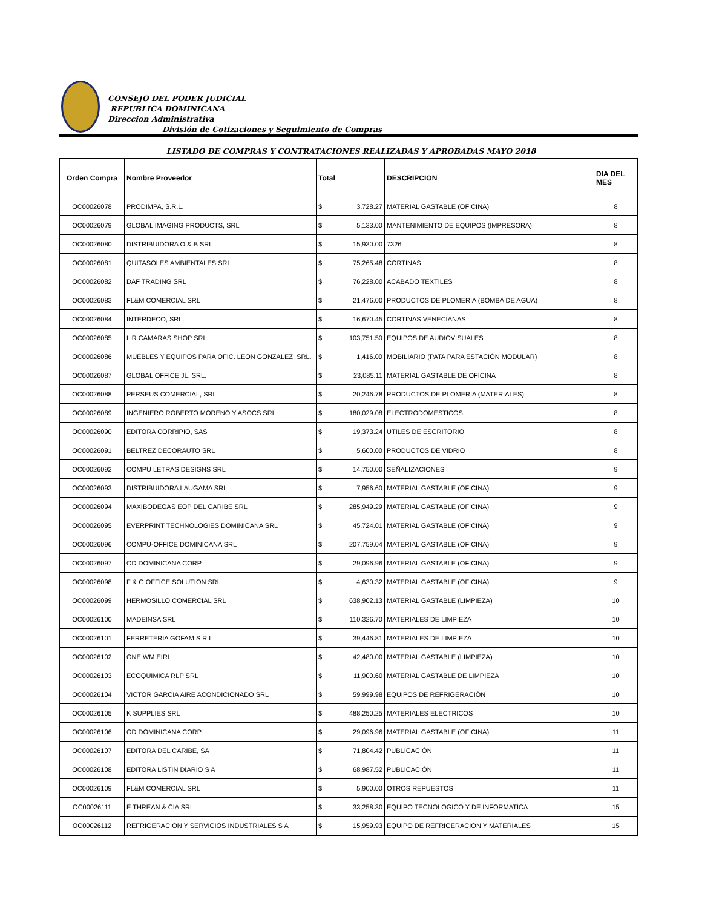CONSEJO DEL PODER JUDICIAL
REPUBLICA DOMINICANA
Direccion Administrativa
División de Cotizaciones y Seguimiento de Compras
LISTADO DE COMPRAS Y CONTRATACIONES REALIZADAS Y APROBADAS MAYO 2018
| Orden Compra | Nombre Proveedor | Total | | DESCRIPCION | DIA DEL MES |
| --- | --- | --- | --- | --- | --- |
| OC00026078 | PRODIMPA, S.R.L. | $ | 3,728.27 | MATERIAL GASTABLE (OFICINA) | 8 |
| OC00026079 | GLOBAL IMAGING PRODUCTS, SRL | $ | 5,133.00 | MANTENIMIENTO DE EQUIPOS (IMPRESORA) | 8 |
| OC00026080 | DISTRIBUIDORA O & B SRL | $ | 15,930.00 | 7326 | 8 |
| OC00026081 | QUITASOLES AMBIENTALES SRL | $ | 75,265.48 | CORTINAS | 8 |
| OC00026082 | DAF TRADING SRL | $ | 76,228.00 | ACABADO TEXTILES | 8 |
| OC00026083 | FL&M COMERCIAL SRL | $ | 21,476.00 | PRODUCTOS DE PLOMERIA (BOMBA DE AGUA) | 8 |
| OC00026084 | INTERDECO, SRL. | $ | 16,670.45 | CORTINAS VENECIANAS | 8 |
| OC00026085 | L R CAMARAS SHOP SRL | $ | 103,751.50 | EQUIPOS DE AUDIOVISUALES | 8 |
| OC00026086 | MUEBLES Y EQUIPOS PARA OFIC. LEON GONZALEZ, SRL. | $ | 1,416.00 | MOBILIARIO (PATA PARA ESTACIÓN MODULAR) | 8 |
| OC00026087 | GLOBAL OFFICE JL. SRL. | $ | 23,085.11 | MATERIAL GASTABLE DE OFICINA | 8 |
| OC00026088 | PERSEUS COMERCIAL, SRL | $ | 20,246.78 | PRODUCTOS DE PLOMERIA (MATERIALES) | 8 |
| OC00026089 | INGENIERO ROBERTO MORENO Y ASOCS SRL | $ | 180,029.08 | ELECTRODOMESTICOS | 8 |
| OC00026090 | EDITORA CORRIPIO, SAS | $ | 19,373.24 | UTILES DE ESCRITORIO | 8 |
| OC00026091 | BELTREZ DECORAUTO SRL | $ | 5,600.00 | PRODUCTOS DE VIDRIO | 8 |
| OC00026092 | COMPU LETRAS DESIGNS SRL | $ | 14,750.00 | SEÑALIZACIONES | 9 |
| OC00026093 | DISTRIBUIDORA LAUGAMA SRL | $ | 7,956.60 | MATERIAL GASTABLE (OFICINA) | 9 |
| OC00026094 | MAXIBODEGAS EOP DEL CARIBE SRL | $ | 285,949.29 | MATERIAL GASTABLE (OFICINA) | 9 |
| OC00026095 | EVERPRINT TECHNOLOGIES DOMINICANA SRL | $ | 45,724.01 | MATERIAL GASTABLE (OFICINA) | 9 |
| OC00026096 | COMPU-OFFICE DOMINICANA SRL | $ | 207,759.04 | MATERIAL GASTABLE (OFICINA) | 9 |
| OC00026097 | OD DOMINICANA CORP | $ | 29,096.96 | MATERIAL GASTABLE (OFICINA) | 9 |
| OC00026098 | F & G OFFICE SOLUTION SRL | $ | 4,630.32 | MATERIAL GASTABLE (OFICINA) | 9 |
| OC00026099 | HERMOSILLO COMERCIAL SRL | $ | 638,902.13 | MATERIAL GASTABLE (LIMPIEZA) | 10 |
| OC00026100 | MADEINSA SRL | $ | 110,326.70 | MATERIALES DE LIMPIEZA | 10 |
| OC00026101 | FERRETERIA GOFAM S R L | $ | 39,446.81 | MATERIALES DE LIMPIEZA | 10 |
| OC00026102 | ONE WM EIRL | $ | 42,480.00 | MATERIAL GASTABLE (LIMPIEZA) | 10 |
| OC00026103 | ECOQUIMICA RLP SRL | $ | 11,900.60 | MATERIAL GASTABLE DE LIMPIEZA | 10 |
| OC00026104 | VICTOR GARCIA AIRE ACONDICIONADO SRL | $ | 59,999.98 | EQUIPOS DE REFRIGERACIÓN | 10 |
| OC00026105 | K SUPPLIES SRL | $ | 488,250.25 | MATERIALES ELECTRICOS | 10 |
| OC00026106 | OD DOMINICANA CORP | $ | 29,096.96 | MATERIAL GASTABLE (OFICINA) | 11 |
| OC00026107 | EDITORA DEL CARIBE, SA | $ | 71,804.42 | PUBLICACIÓN | 11 |
| OC00026108 | EDITORA LISTIN DIARIO S A | $ | 68,987.52 | PUBLICACIÓN | 11 |
| OC00026109 | FL&M COMERCIAL SRL | $ | 5,900.00 | OTROS REPUESTOS | 11 |
| OC00026111 | E THREAN & CIA SRL | $ | 33,258.30 | EQUIPO TECNOLOGICO Y DE INFORMATICA | 15 |
| OC00026112 | REFRIGERACION Y SERVICIOS INDUSTRIALES S A | $ | 15,959.93 | EQUIPO DE REFRIGERACION Y MATERIALES | 15 |